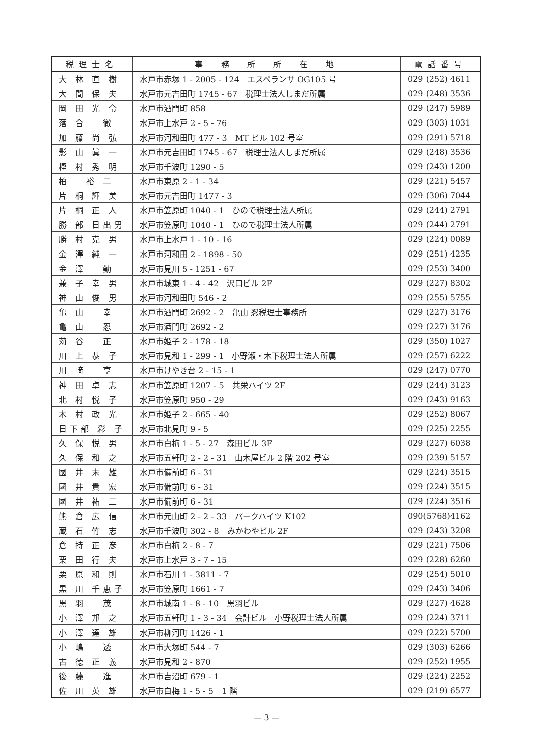| 税理士名 | 事 務 所 所 在 地 | 電話番号 |
| --- | --- | --- |
| 大 林 直 樹 | 水戸市赤塚 1 - 2005 - 124 エスペランサ OG105 号 | 029 (252) 4611 |
| 大 間 保 夫 | 水戸市元吉田町 1745 - 67 税理士法人しまだ所属 | 029 (248) 3536 |
| 岡 田 光 令 | 水戸市酒門町 858 | 029 (247) 5989 |
| 落 合 徹 | 水戸市上水戸 2 - 5 - 76 | 029 (303) 1031 |
| 加 藤 尚 弘 | 水戸市河和田町 477 - 3 MT ビル 102 号室 | 029 (291) 5718 |
| 影 山 眞 一 | 水戸市元吉田町 1745 - 67 税理士法人しまだ所属 | 029 (248) 3536 |
| 樫 村 秀 明 | 水戸市千波町 1290 - 5 | 029 (243) 1200 |
| 柏 裕 二 | 水戸市東原 2 - 1 - 34 | 029 (221) 5457 |
| 片 桐 輝 美 | 水戸市元吉田町 1477 - 3 | 029 (306) 7044 |
| 片 桐 正 人 | 水戸市笠原町 1040 - 1 ひので税理士法人所属 | 029 (244) 2791 |
| 勝 部 日出男 | 水戸市笠原町 1040 - 1 ひので税理士法人所属 | 029 (244) 2791 |
| 勝 村 克 男 | 水戸市上水戸 1 - 10 - 16 | 029 (224) 0089 |
| 金 澤 純 一 | 水戸市河和田 2 - 1898 - 50 | 029 (251) 4235 |
| 金 澤 勤 | 水戸市見川 5 - 1251 - 67 | 029 (253) 3400 |
| 兼 子 幸 男 | 水戸市城東 1 - 4 - 42 沢口ビル 2F | 029 (227) 8302 |
| 神 山 俊 男 | 水戸市河和田町 546 - 2 | 029 (255) 5755 |
| 亀 山 幸 | 水戸市酒門町 2692 - 2 亀山 忍税理士事務所 | 029 (227) 3176 |
| 亀 山 忍 | 水戸市酒門町 2692 - 2 | 029 (227) 3176 |
| 苅 谷 正 | 水戸市姫子 2 - 178 - 18 | 029 (350) 1027 |
| 川 上 恭 子 | 水戸市見和 1 - 299 - 1 小野瀬・木下税理士法人所属 | 029 (257) 6222 |
| 川 﨑 亨 | 水戸市けやき台 2 - 15 - 1 | 029 (247) 0770 |
| 神 田 卓 志 | 水戸市笠原町 1207 - 5 共栄ハイツ 2F | 029 (244) 3123 |
| 北 村 悦 子 | 水戸市笠原町 950 - 29 | 029 (243) 9163 |
| 木 村 政 光 | 水戸市姫子 2 - 665 - 40 | 029 (252) 8067 |
| 日下部 彩 子 | 水戸市北見町 9 - 5 | 029 (225) 2255 |
| 久 保 悦 男 | 水戸市白梅 1 - 5 - 27 森田ビル 3F | 029 (227) 6038 |
| 久 保 和 之 | 水戸市五軒町 2 - 2 - 31 山木屋ビル 2 階 202 号室 | 029 (239) 5157 |
| 國 井 末 雄 | 水戸市備前町 6 - 31 | 029 (224) 3515 |
| 國 井 貴 宏 | 水戸市備前町 6 - 31 | 029 (224) 3515 |
| 國 井 祐 二 | 水戸市備前町 6 - 31 | 029 (224) 3516 |
| 熊 倉 広 信 | 水戸市元山町 2 - 2 - 33 パークハイツ K102 | 090(5768)4162 |
| 蔵 石 竹 志 | 水戸市千波町 302 - 8 みかわやビル 2F | 029 (243) 3208 |
| 倉 持 正 彦 | 水戸市白梅 2 - 8 - 7 | 029 (221) 7506 |
| 栗 田 行 夫 | 水戸市上水戸 3 - 7 - 15 | 029 (228) 6260 |
| 栗 原 和 則 | 水戸市石川 1 - 3811 - 7 | 029 (254) 5010 |
| 黒 川 千恵子 | 水戸市笠原町 1661 - 7 | 029 (243) 3406 |
| 黒 羽 茂 | 水戸市城南 1 - 8 - 10 黒羽ビル | 029 (227) 4628 |
| 小 澤 邦 之 | 水戸市五軒町 1 - 3 - 34 会計ビル 小野税理士法人所属 | 029 (224) 3711 |
| 小 澤 達 雄 | 水戸市柳河町 1426 - 1 | 029 (222) 5700 |
| 小 嶋 透 | 水戸市大塚町 544 - 7 | 029 (303) 6266 |
| 古 徳 正 義 | 水戸市見和 2 - 870 | 029 (252) 1955 |
| 後 藤 進 | 水戸市吉沼町 679 - 1 | 029 (224) 2252 |
| 佐 川 英 雄 | 水戸市白梅 1 - 5 - 5 1 階 | 029 (219) 6577 |
— 3 —